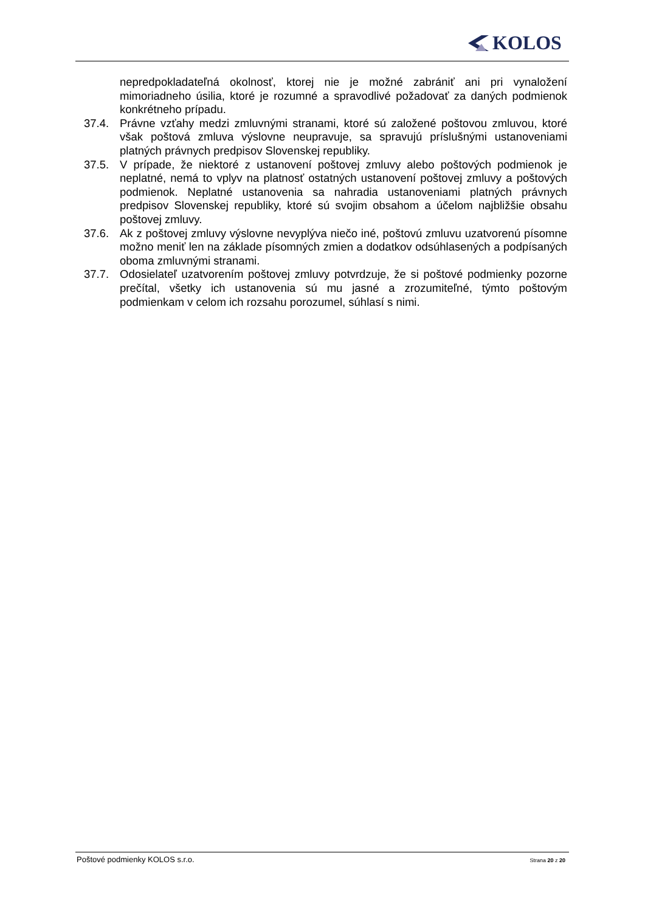KOLOS
nepredpokladateľná okolnosť, ktorej nie je možné zabrániť ani pri vynaložení mimoriadneho úsilia, ktoré je rozumné a spravodlivé požadovať za daných podmienok konkrétneho prípadu.
37.4. Právne vzťahy medzi zmluvnými stranami, ktoré sú založené poštovou zmluvou, ktoré však poštová zmluva výslovne neupravuje, sa spravujú príslušnými ustanoveniami platných právnych predpisov Slovenskej republiky.
37.5. V prípade, že niektoré z ustanovení poštovej zmluvy alebo poštových podmienok je neplatné, nemá to vplyv na platnosť ostatných ustanovení poštovej zmluvy a poštových podmienok. Neplatné ustanovenia sa nahradia ustanoveniami platných právnych predpisov Slovenskej republiky, ktoré sú svojim obsahom a účelom najbližšie obsahu poštovej zmluvy.
37.6. Ak z poštovej zmluvy výslovne nevyplýva niečo iné, poštovú zmluvu uzatvorenú písomne možno meniť len na základe písomných zmien a dodatkov odsúhlasených a podpísaných oboma zmluvnými stranami.
37.7. Odosielateľ uzatvorením poštovej zmluvy potvrdzuje, že si poštové podmienky pozorne prečítal, všetky ich ustanovenia sú mu jasné a zrozumiteľné, týmto poštovým podmienkam v celom ich rozsahu porozumel, súhlasí s nimi.
Poštové podmienky KOLOS s.r.o. Strana 20 z 20